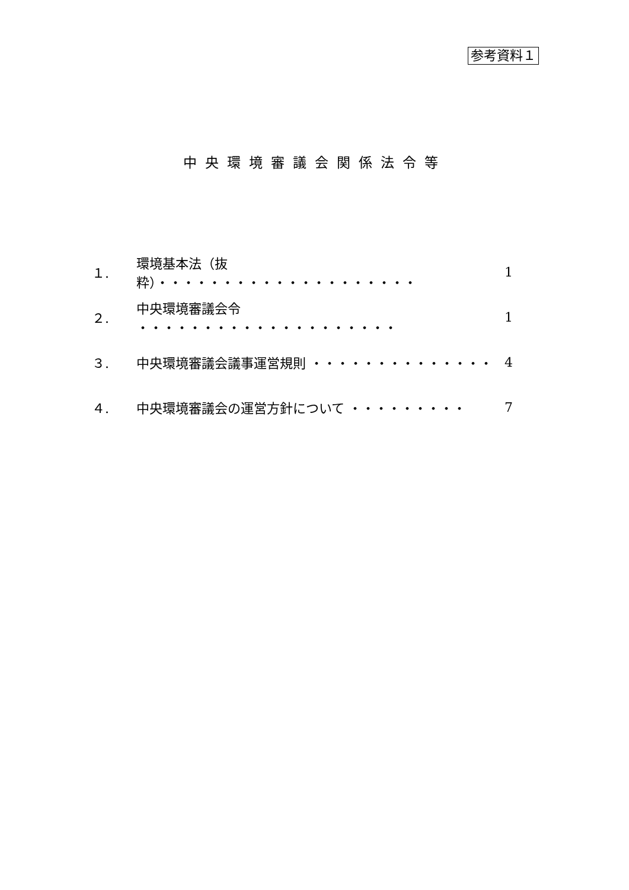参考資料１
中央環境審議会関係法令等
１. 環境基本法（抜粋）・・・・・・・・・・・・・・・・・・・・ 1
２. 中央環境審議会令 ・・・・・・・・・・・・・・・・・・・・ 1
３. 中央環境審議会議事運営規則 ・・・・・・・・・・・・・・ 4
４. 中央環境審議会の運営方針について ・・・・・・・・・ 7